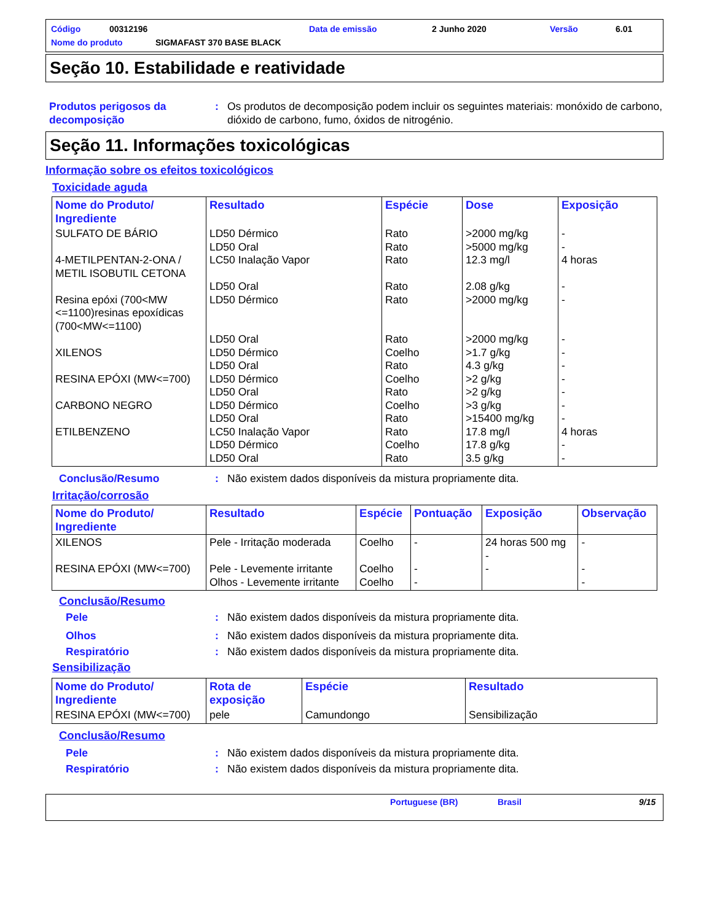Código 00312196 Data de emissão 2 Junho 2020 Versão 6.01
Nome do produto SIGMAFAST 370 BASE BLACK
Seção 10. Estabilidade e reatividade
Produtos perigosos da decomposição
: Os produtos de decomposição podem incluir os seguintes materiais: monóxido de carbono, dióxido de carbono, fumo, óxidos de nitrogénio.
Seção 11. Informações toxicológicas
Informação sobre os efeitos toxicológicos
Toxicidade aguda
| Nome do Produto/ Ingrediente | Resultado | Espécie | Dose | Exposição |
| --- | --- | --- | --- | --- |
| SULFATO DE BÁRIO 4-METILPENTAN-2-ONA / METIL ISOBUTIL CETONA Resina epóxi (700<MW <=1100)resinas epoxídicas (700<MW<=1100) XILENOS RESINA EPÓXI (MW<=700) CARBONO NEGRO ETILBENZENO | LD50 Dérmico LD50 Oral LC50 Inalação Vapor LD50 Oral LD50 Dérmico LD50 Oral LD50 Dérmico LD50 Oral LD50 Dérmico LD50 Oral LD50 Dérmico LD50 Oral LC50 Inalação Vapor LD50 Dérmico LD50 Oral | Rato Rato Rato Rato Rato Rato Coelho Rato Coelho Rato Coelho Rato Rato Coelho Rato | >2000 mg/kg >5000 mg/kg 12.3 mg/l 2.08 g/kg >2000 mg/kg >2000 mg/kg >1.7 g/kg 4.3 g/kg >2 g/kg >2 g/kg >3 g/kg >15400 mg/kg 17.8 mg/l 17.8 g/kg 3.5 g/kg | - - 4 horas - - - - - - - - - 4 horas - - |
Conclusão/Resumo : Não existem dados disponíveis da mistura propriamente dita.
Irritação/corrosão
| Nome do Produto/ Ingrediente | Resultado | Espécie | Pontuação | Exposição | Observação |
| --- | --- | --- | --- | --- | --- |
| XILENOS RESINA EPÓXI (MW<=700) | Pele - Irritação moderada Pele - Levemente irritante Olhos - Levemente irritante | Coelho Coelho Coelho | - - - | 24 horas 500 mg - - | - - - |
Conclusão/Resumo
Pele : Não existem dados disponíveis da mistura propriamente dita.
Olhos : Não existem dados disponíveis da mistura propriamente dita.
Respiratório : Não existem dados disponíveis da mistura propriamente dita.
Sensibilização
| Nome do Produto/ Ingrediente | Rota de exposição | Espécie | Resultado |
| --- | --- | --- | --- |
| RESINA EPÓXI (MW<=700) | pele | Camundongo | Sensibilização |
Conclusão/Resumo
Pele : Não existem dados disponíveis da mistura propriamente dita.
Respiratório : Não existem dados disponíveis da mistura propriamente dita.
Portuguese (BR) Brasil 9/15